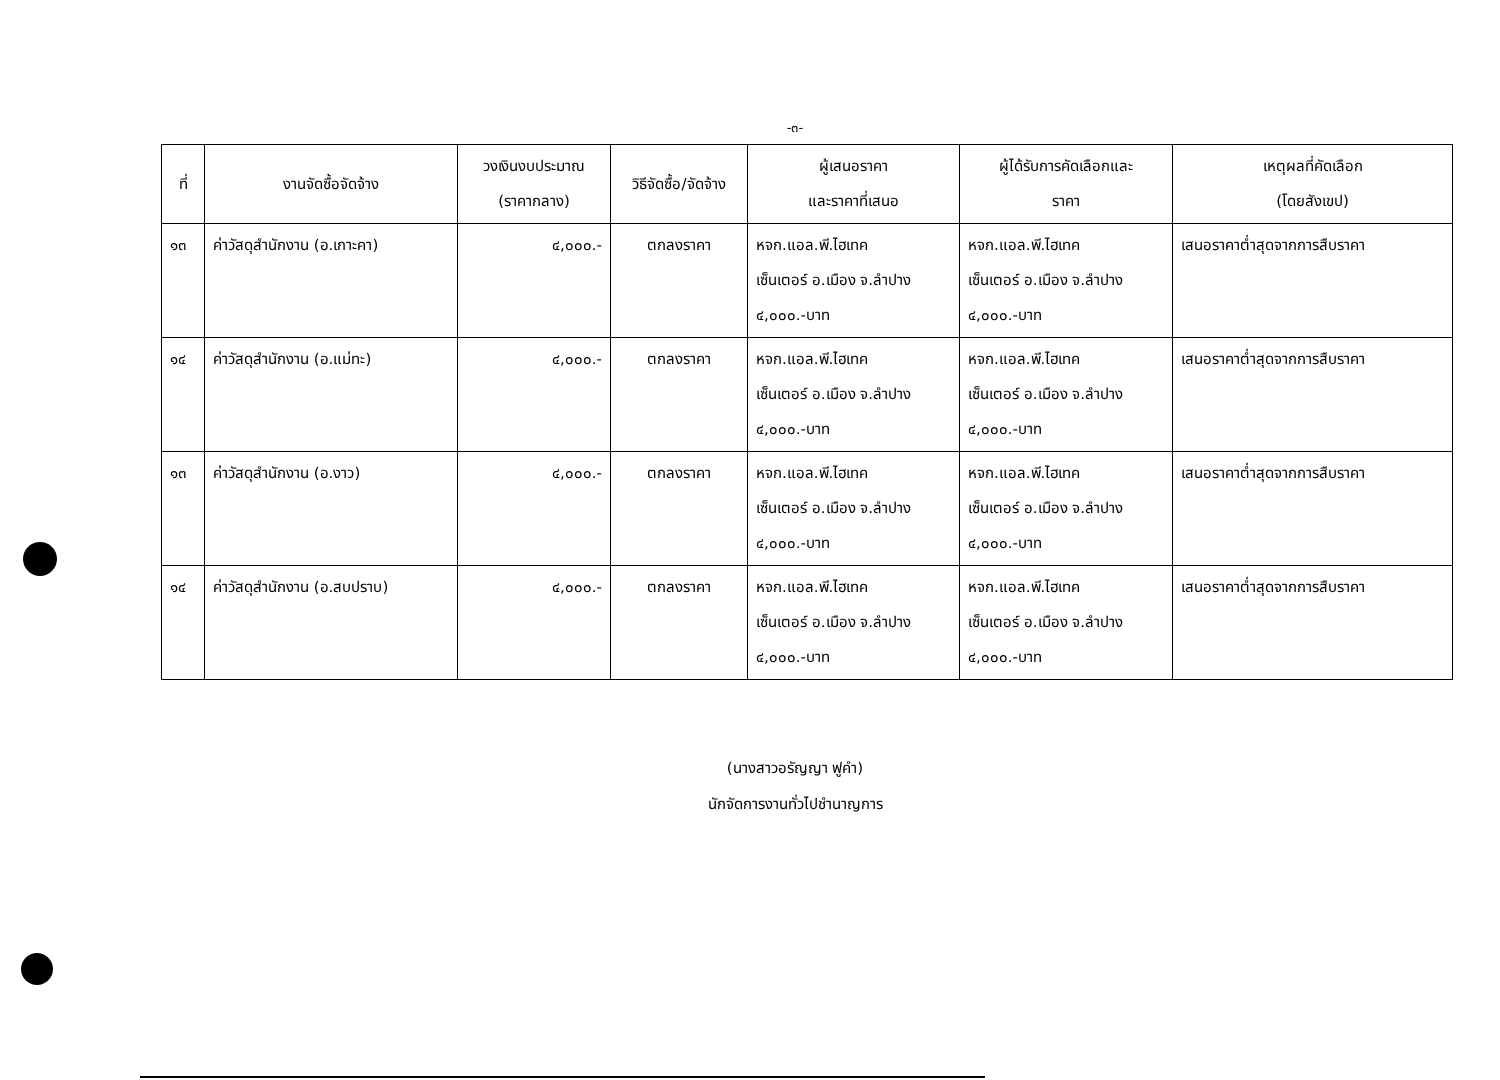-๓-
| ที่ | งานจัดซื้อจัดจ้าง | วงเงินงบประมาณ (ราคากลาง) | วิธีจัดซื้อ/จัดจ้าง | ผู้เสนอราคา และราคาที่เสนอ | ผู้ได้รับการคัดเลือกและ ราคา | เหตุผลที่คัดเลือก (โดยสังเขป) |
| --- | --- | --- | --- | --- | --- | --- |
| ๑๓ | ค่าวัสดุสำนักงาน (อ.เกาะคา) | ๔,๐๐๐.- | ตกลงราคา | หจก.แอล.พี.ไฮเทค เซ็นเตอร์ อ.เมือง จ.ลำปาง ๔,๐๐๐.-บาท | หจก.แอล.พี.ไฮเทค เซ็นเตอร์ อ.เมือง จ.ลำปาง ๔,๐๐๐.-บาท | เสนอราคาต่ำสุดจากการสืบราคา |
| ๑๔ | ค่าวัสดุสำนักงาน (อ.แม่ทะ) | ๔,๐๐๐.- | ตกลงราคา | หจก.แอล.พี.ไฮเทค เซ็นเตอร์ อ.เมือง จ.ลำปาง ๔,๐๐๐.-บาท | หจก.แอล.พี.ไฮเทค เซ็นเตอร์ อ.เมือง จ.ลำปาง ๔,๐๐๐.-บาท | เสนอราคาต่ำสุดจากการสืบราคา |
| ๑๓ | ค่าวัสดุสำนักงาน (อ.งาว) | ๔,๐๐๐.- | ตกลงราคา | หจก.แอล.พี.ไฮเทค เซ็นเตอร์ อ.เมือง จ.ลำปาง ๔,๐๐๐.-บาท | หจก.แอล.พี.ไฮเทค เซ็นเตอร์ อ.เมือง จ.ลำปาง ๔,๐๐๐.-บาท | เสนอราคาต่ำสุดจากการสืบราคา |
| ๑๔ | ค่าวัสดุสำนักงาน (อ.สบปราบ) | ๔,๐๐๐.- | ตกลงราคา | หจก.แอล.พี.ไฮเทค เซ็นเตอร์ อ.เมือง จ.ลำปาง ๔,๐๐๐.-บาท | หจก.แอล.พี.ไฮเทค เซ็นเตอร์ อ.เมือง จ.ลำปาง ๔,๐๐๐.-บาท | เสนอราคาต่ำสุดจากการสืบราคา |
(นางสาวอรัญญา ฟูคำ)
นักจัดการงานทั่วไปชำนาญการ